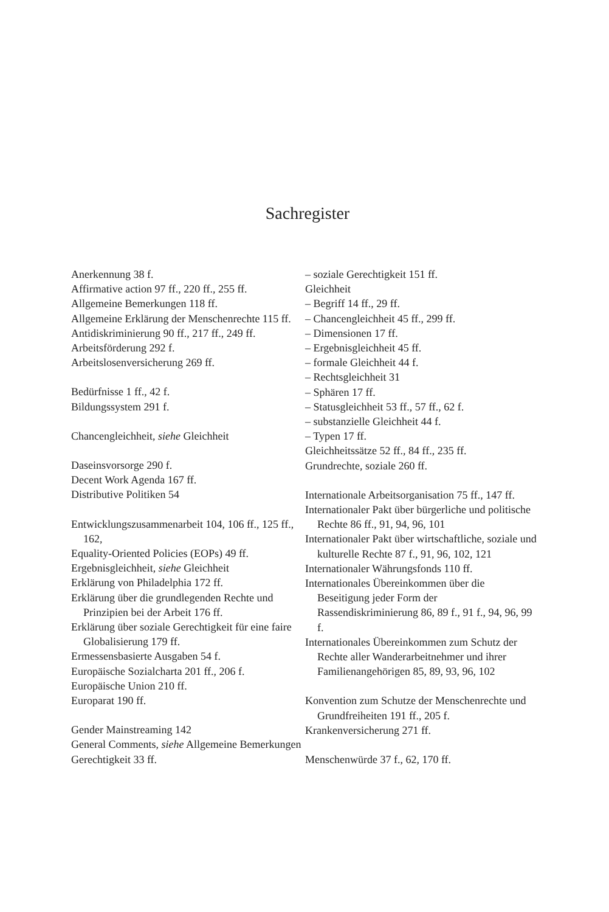Sachregister
Anerkennung 38 f.
Affirmative action 97 ff., 220 ff., 255 ff.
Allgemeine Bemerkungen 118 ff.
Allgemeine Erklärung der Menschenrechte 115 ff.
Antidiskriminierung 90 ff., 217 ff., 249 ff.
Arbeitsförderung 292 f.
Arbeitslosenversicherung 269 ff.
Bedürfnisse 1 ff., 42 f.
Bildungssystem 291 f.
Chancengleichheit, siehe Gleichheit
Daseinsvorsorge 290 f.
Decent Work Agenda 167 ff.
Distributive Politiken 54
Entwicklungszusammenarbeit 104, 106 ff., 125 ff., 162,
Equality-Oriented Policies (EOPs) 49 ff.
Ergebnisgleichheit, siehe Gleichheit
Erklärung von Philadelphia 172 ff.
Erklärung über die grundlegenden Rechte und Prinzipien bei der Arbeit 176 ff.
Erklärung über soziale Gerechtigkeit für eine faire Globalisierung 179 ff.
Ermessensbasierte Ausgaben 54 f.
Europäische Sozialcharta 201 ff., 206 f.
Europäische Union 210 ff.
Europarat 190 ff.
Gender Mainstreaming 142
General Comments, siehe Allgemeine Bemerkungen
Gerechtigkeit 33 ff.
– soziale Gerechtigkeit 151 ff.
Gleichheit
– Begriff 14 ff., 29 ff.
– Chancengleichheit 45 ff., 299 ff.
– Dimensionen 17 ff.
– Ergebnisgleichheit 45 ff.
– formale Gleichheit 44 f.
– Rechtsgleichheit 31
– Sphären 17 ff.
– Statusgleichheit 53 ff., 57 ff., 62 f.
– substanzielle Gleichheit 44 f.
– Typen 17 ff.
Gleichheitssätze 52 ff., 84 ff., 235 ff.
Grundrechte, soziale 260 ff.
Internationale Arbeitsorganisation 75 ff., 147 ff.
Internationaler Pakt über bürgerliche und politische Rechte 86 ff., 91, 94, 96, 101
Internationaler Pakt über wirtschaftliche, soziale und kulturelle Rechte 87 f., 91, 96, 102, 121
Internationaler Währungsfonds 110 ff.
Internationales Übereinkommen über die Beseitigung jeder Form der Rassendiskriminierung 86, 89 f., 91 f., 94, 96, 99 f.
Internationales Übereinkommen zum Schutz der Rechte aller Wanderarbeitnehmer und ihrer Familienangehörigen 85, 89, 93, 96, 102
Konvention zum Schutze der Menschenrechte und Grundfreiheiten 191 ff., 205 f.
Krankenversicherung 271 ff.
Menschenwürde 37 f., 62, 170 ff.